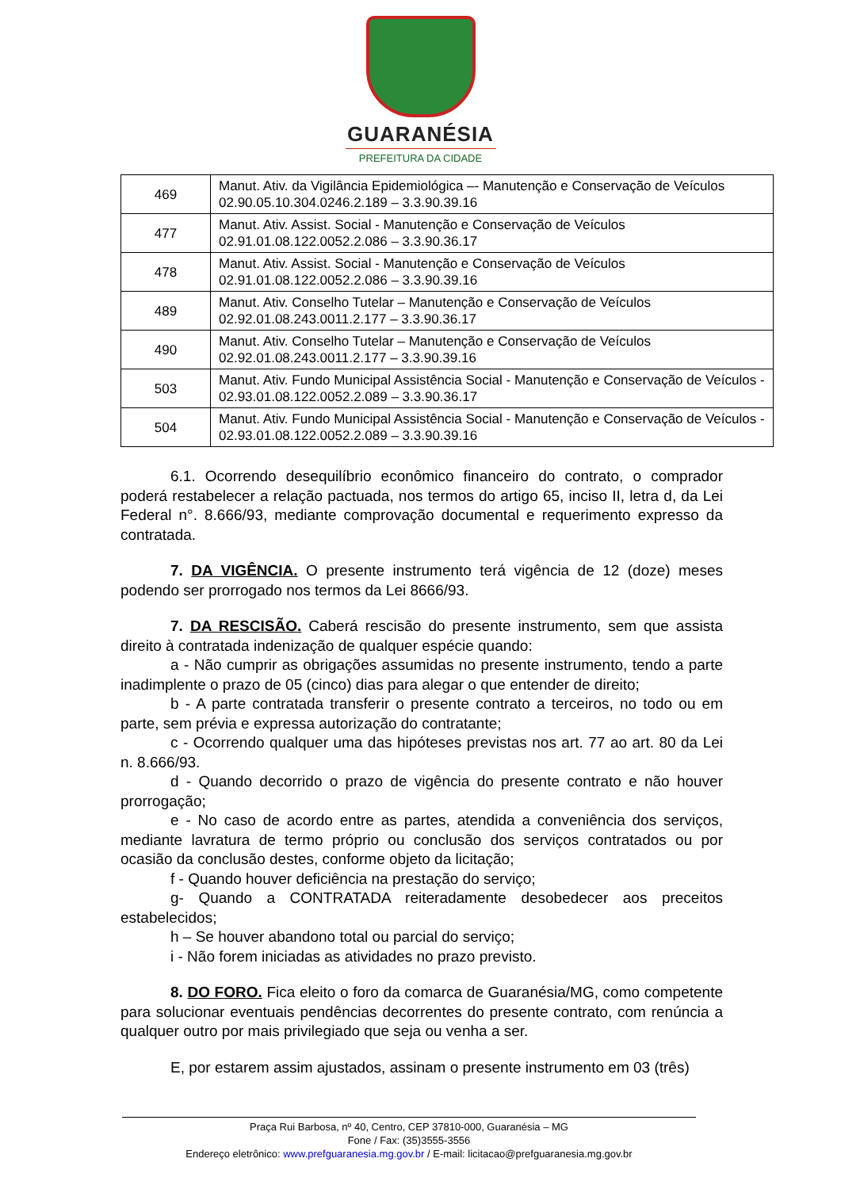GUARANÉSIA
PREFEITURA DA CIDADE
| 469 | Manut. Ativ. da Vigilância Epidemiológica –- Manutenção e Conservação de Veículos 02.90.05.10.304.0246.2.189 – 3.3.90.39.16 |
| 477 | Manut. Ativ. Assist. Social - Manutenção e Conservação de Veículos 02.91.01.08.122.0052.2.086 – 3.3.90.36.17 |
| 478 | Manut. Ativ. Assist. Social - Manutenção e Conservação de Veículos 02.91.01.08.122.0052.2.086 – 3.3.90.39.16 |
| 489 | Manut. Ativ. Conselho Tutelar – Manutenção e Conservação de Veículos 02.92.01.08.243.0011.2.177 – 3.3.90.36.17 |
| 490 | Manut. Ativ. Conselho Tutelar – Manutenção e Conservação de Veículos 02.92.01.08.243.0011.2.177 – 3.3.90.39.16 |
| 503 | Manut. Ativ. Fundo Municipal Assistência Social - Manutenção e Conservação de Veículos - 02.93.01.08.122.0052.2.089 – 3.3.90.36.17 |
| 504 | Manut. Ativ. Fundo Municipal Assistência Social - Manutenção e Conservação de Veículos - 02.93.01.08.122.0052.2.089 – 3.3.90.39.16 |
6.1. Ocorrendo desequilíbrio econômico financeiro do contrato, o comprador poderá restabelecer a relação pactuada, nos termos do artigo 65, inciso II, letra d, da Lei Federal n°. 8.666/93, mediante comprovação documental e requerimento expresso da contratada.
7. DA VIGÊNCIA. O presente instrumento terá vigência de 12 (doze) meses podendo ser prorrogado nos termos da Lei 8666/93.
7. DA RESCISÃO. Caberá rescisão do presente instrumento, sem que assista direito à contratada indenização de qualquer espécie quando:
a - Não cumprir as obrigações assumidas no presente instrumento, tendo a parte inadimplente o prazo de 05 (cinco) dias para alegar o que entender de direito;
b - A parte contratada transferir o presente contrato a terceiros, no todo ou em parte, sem prévia e expressa autorização do contratante;
c - Ocorrendo qualquer uma das hipóteses previstas nos art. 77 ao art. 80 da Lei n. 8.666/93.
d - Quando decorrido o prazo de vigência do presente contrato e não houver prorrogação;
e - No caso de acordo entre as partes, atendida a conveniência dos serviços, mediante lavratura de termo próprio ou conclusão dos serviços contratados ou por ocasião da conclusão destes, conforme objeto da licitação;
f - Quando houver deficiência na prestação do serviço;
g- Quando a CONTRATADA reiteradamente desobedecer aos preceitos estabelecidos;
h – Se houver abandono total ou parcial do serviço;
i - Não forem iniciadas as atividades no prazo previsto.
8. DO FORO. Fica eleito o foro da comarca de Guaranésia/MG, como competente para solucionar eventuais pendências decorrentes do presente contrato, com renúncia a qualquer outro por mais privilegiado que seja ou venha a ser.
E, por estarem assim ajustados, assinam o presente instrumento em 03 (três)
Praça Rui Barbosa, nº 40, Centro, CEP 37810-000, Guaranésia – MG
Fone / Fax: (35)3555-3556
Endereço eletrônico: www.prefguaranesia.mg.gov.br / E-mail: licitacao@prefguaranesia.mg.gov.br